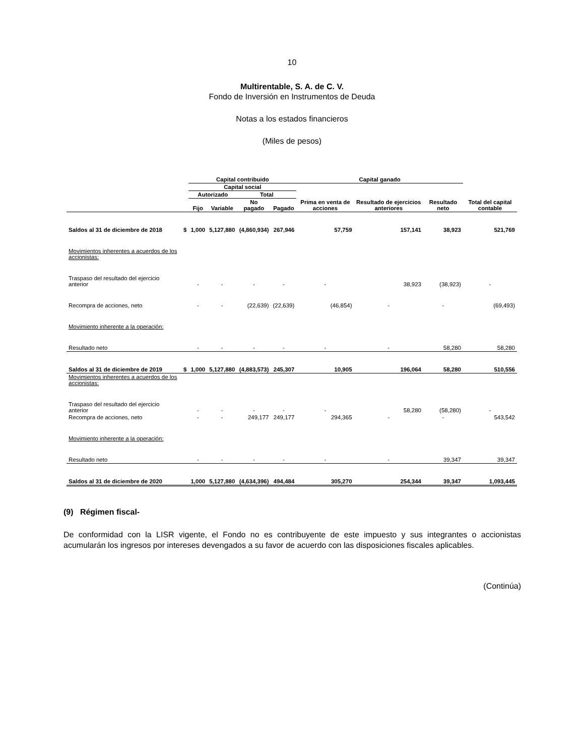10
Multirentable, S. A. de C. V.
Fondo de Inversión en Instrumentos de Deuda
Notas a los estados financieros
(Miles de pesos)
| | | Capital contribuido | | | | Capital ganado | | | |
| --- | --- | --- | --- | --- | --- | --- | --- | --- | --- |
| | | Capital social | | | | Prima en venta de acciones | Resultado de ejercicios anteriores | Resultado neto | Total del capital contable |
| | | Autorizado | | Total | | | | | |
| | | Fijo | Variable | No pagado | Pagado | | | | |
| Saldos al 31 de diciembre de 2018 | $ | 1,000 | 5,127,880 | (4,860,934) | 267,946 | 57,759 | 157,141 | 38,923 | 521,769 |
| Movimientos inherentes a acuerdos de los accionistas: | | | | | | | | | |
| Traspaso del resultado del ejercicio anterior | | - | - | - | - | - | 38,923 | (38,923) | - |
| Recompra de acciones, neto | | - | - | (22,639) | (22,639) | (46,854) | - | - | (69,493) |
| Movimiento inherente a la operación: | | | | | | | | | |
| Resultado neto | | - | - | - | - | - | - | 58,280 | 58,280 |
| Saldos al 31 de diciembre de 2019 | $ | 1,000 | 5,127,880 | (4,883,573) | 245,307 | 10,905 | 196,064 | 58,280 | 510,556 |
| Movimientos inherentes a acuerdos de los accionistas: | | | | | | | | | |
| Traspaso del resultado del ejercicio anterior | | - | - | - | - | - | 58,280 | (58,280) | - |
| Recompra de acciones, neto | | - | - | 249,177 | 249,177 | 294,365 | - | - | 543,542 |
| Movimiento inherente a la operación: | | | | | | | | | |
| Resultado neto | | - | - | - | - | - | - | 39,347 | 39,347 |
| Saldos al 31 de diciembre de 2020 | | 1,000 | 5,127,880 | (4,634,396) | 494,484 | 305,270 | 254,344 | 39,347 | 1,093,445 |
(9) Régimen fiscal-
De conformidad con la LISR vigente, el Fondo no es contribuyente de este impuesto y sus integrantes o accionistas acumularán los ingresos por intereses devengados a su favor de acuerdo con las disposiciones fiscales aplicables.
(Continúa)